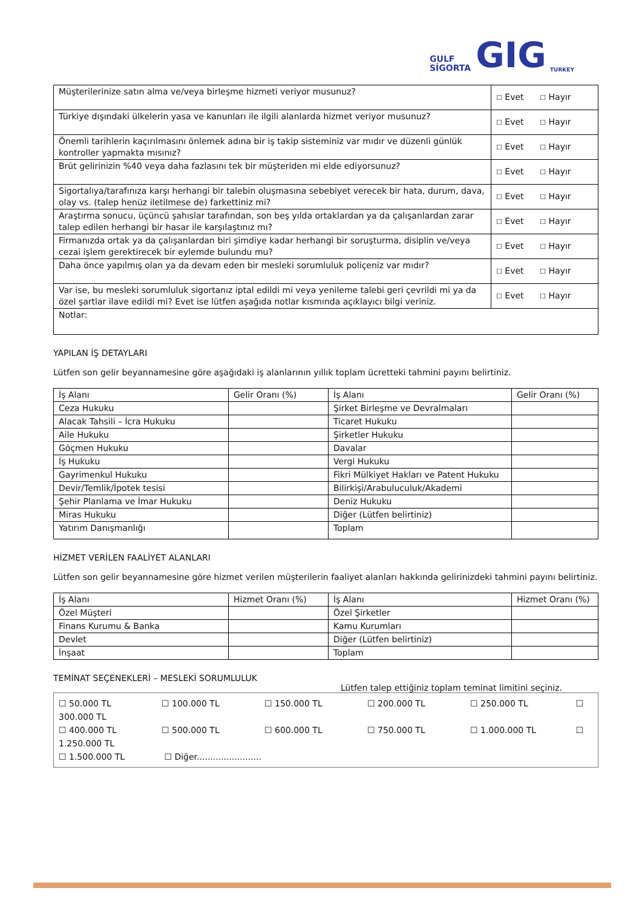GULF
SİGORTA
GIG
TURKEY
| Müşterilerinize satın alma ve/veya birleşme hizmeti veriyor musunuz? | ☐ Evet ☐ Hayır |
| Türkiye dışındaki ülkelerin yasa ve kanunları ile ilgili alanlarda hizmet veriyor musunuz? | ☐ Evet ☐ Hayır |
| Önemli tarihlerin kaçırılmasını önlemek adına bir iş takip sisteminiz var mıdır ve düzenli günlük kontroller yapmakta mısınız? | ☐ Evet ☐ Hayır |
| Brüt gelirinizin %40 veya daha fazlasını tek bir müşteriden mi elde ediyorsunuz? | ☐ Evet ☐ Hayır |
| Sigortalıya/tarafınıza karşı herhangi bir talebin oluşmasına sebebiyet verecek bir hata, durum, dava, olay vs. (talep henüz iletilmese de) farkettiniz mi? | ☐ Evet ☐ Hayır |
| Araştırma sonucu, üçüncü şahıslar tarafından, son beş yılda ortaklardan ya da çalışanlardan zarar talep edilen herhangi bir hasar ile karşılaştınız mı? | ☐ Evet ☐ Hayır |
| Firmanızda ortak ya da çalışanlardan biri şimdiye kadar herhangi bir soruşturma, disiplin ve/veya cezai işlem gerektirecek bir eylemde bulundu mu? | ☐ Evet ☐ Hayır |
| Daha önce yapılmış olan ya da devam eden bir mesleki sorumluluk poliçeniz var mıdır? | ☐ Evet ☐ Hayır |
| Var ise, bu mesleki sorumluluk sigortanız iptal edildi mi veya yenileme talebi geri çevrildi mi ya da özel şartlar ilave edildi mi? Evet ise lütfen aşağıda notlar kısmında açıklayıcı bilgi veriniz. | ☐ Evet ☐ Hayır |
| Notlar: | |
YAPILAN İŞ DETAYLARI
Lütfen son gelir beyannamesine göre aşağıdaki iş alanlarının yıllık toplam ücretteki tahmini payını belirtiniz.
| İş Alanı | Gelir Oranı (%) | İş Alanı | Gelir Oranı (%) |
| --- | --- | --- | --- |
| Ceza Hukuku | | Şirket Birleşme ve Devralmaları | |
| Alacak Tahsili – İcra Hukuku | | Ticaret Hukuku | |
| Aile Hukuku | | Şirketler Hukuku | |
| Göçmen Hukuku | | Davalar | |
| İş Hukuku | | Vergi Hukuku | |
| Gayrimenkul Hukuku | | Fikri Mülkiyet Hakları ve Patent Hukuku | |
| Devir/Temlik/İpotek tesisi | | Bilirkişi/Arabuluculuk/Akademi | |
| Şehir Planlama ve İmar Hukuku | | Deniz Hukuku | |
| Miras Hukuku | | Diğer (Lütfen belirtiniz) | |
| Yatırım Danışmanlığı | | Toplam | |
HİZMET VERİLEN FAALİYET ALANLARI
Lütfen son gelir beyannamesine göre hizmet verilen müşterilerin faaliyet alanları hakkında gelirinizdeki tahmini payını belirtiniz.
| İş Alanı | Hizmet Oranı (%) | İş Alanı | Hizmet Oranı (%) |
| --- | --- | --- | --- |
| Özel Müşteri | | Özel Şirketler | |
| Finans Kurumu & Banka | | Kamu Kurumları | |
| Devlet | | Diğer (Lütfen belirtiniz) | |
| İnşaat | | Toplam | |
TEMİNAT SEÇENEKLERİ – MESLEKİ SORUMLULUK
Lütfen talep ettiğiniz toplam teminat limitini seçiniz.
☐ 50.000 TL ☐ 100.000 TL ☐ 150.000 TL ☐ 200.000 TL ☐ 250.000 TL ☐ 300.000 TL
☐ 400.000 TL ☐ 500.000 TL ☐ 600.000 TL ☐ 750.000 TL ☐ 1.000.000 TL ☐ 1.250.000 TL
☐ 1.500.000 TL ☐ Diğer........................